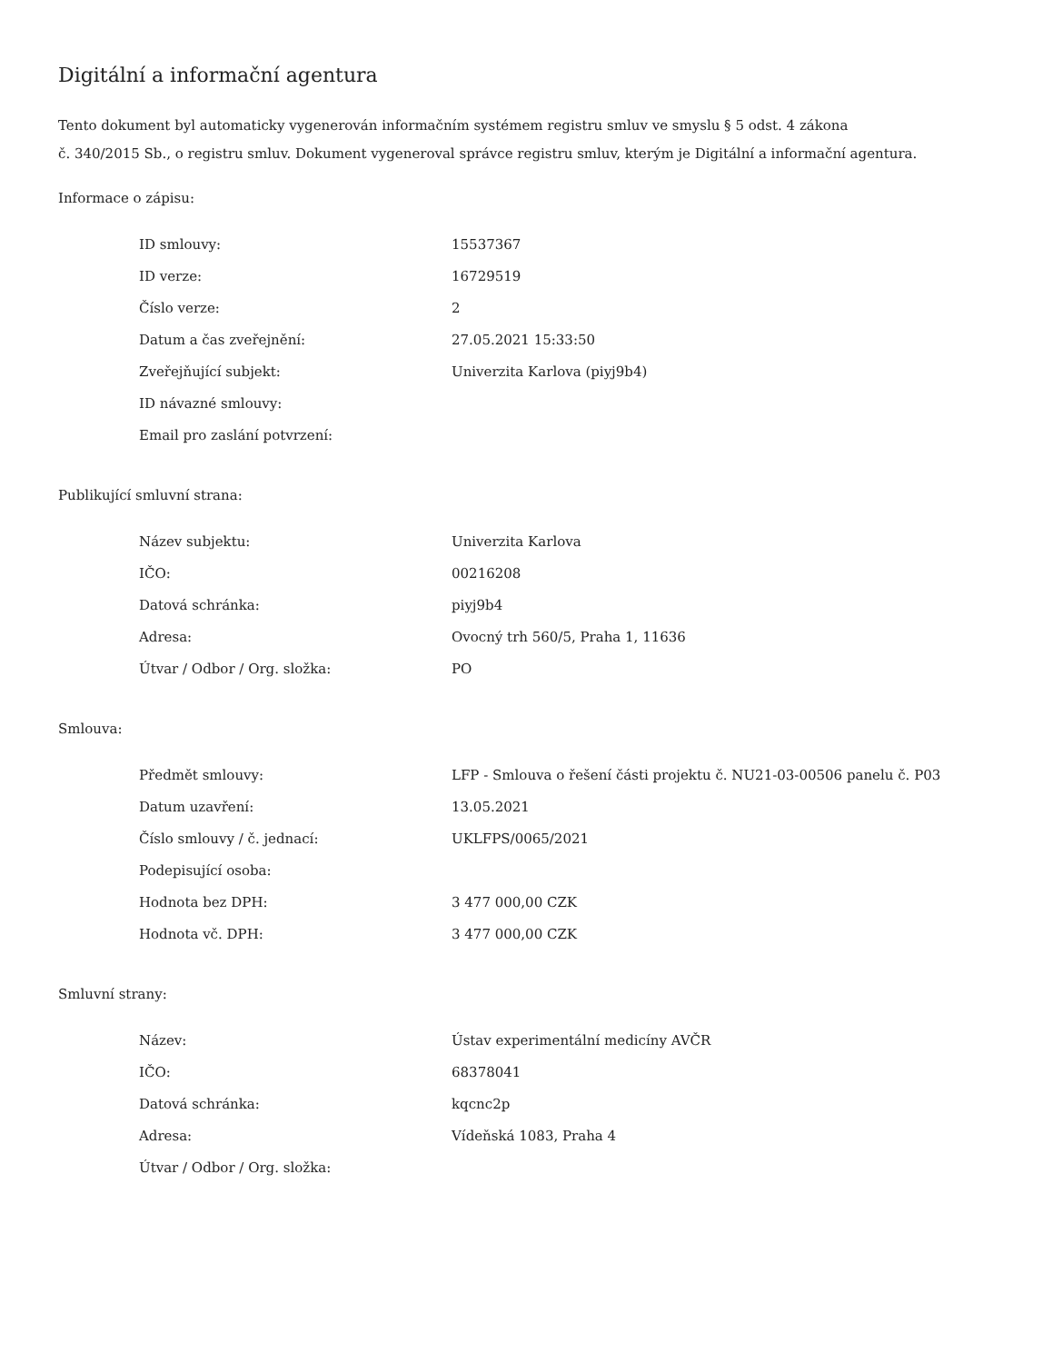Digitální a informační agentura
Tento dokument byl automaticky vygenerován informačním systémem registru smluv ve smyslu § 5 odst. 4 zákona
č. 340/2015 Sb., o registru smluv. Dokument vygeneroval správce registru smluv, kterým je Digitální a informační agentura.
Informace o zápisu:
| ID smlouvy: | 15537367 |
| ID verze: | 16729519 |
| Číslo verze: | 2 |
| Datum a čas zveřejnění: | 27.05.2021 15:33:50 |
| Zveřejňující subjekt: | Univerzita Karlova (piyj9b4) |
| ID návazné smlouvy: | |
| Email pro zaslání potvrzení: | |
Publikující smluvní strana:
| Název subjektu: | Univerzita Karlova |
| IČO: | 00216208 |
| Datová schránka: | piyj9b4 |
| Adresa: | Ovocný trh 560/5, Praha 1, 11636 |
| Útvar / Odbor / Org. složka: | PO |
Smlouva:
| Předmět smlouvy: | LFP - Smlouva o řešení části projektu č. NU21-03-00506 panelu č. P03 |
| Datum uzavření: | 13.05.2021 |
| Číslo smlouvy / č. jednací: | UKLFPS/0065/2021 |
| Podepisující osoba: | |
| Hodnota bez DPH: | 3 477 000,00 CZK |
| Hodnota vč. DPH: | 3 477 000,00 CZK |
Smluvní strany:
| Název: | Ústav experimentální medicíny AVČR |
| IČO: | 68378041 |
| Datová schránka: | kqcnc2p |
| Adresa: | Vídeňská 1083, Praha 4 |
| Útvar / Odbor / Org. složka: | |